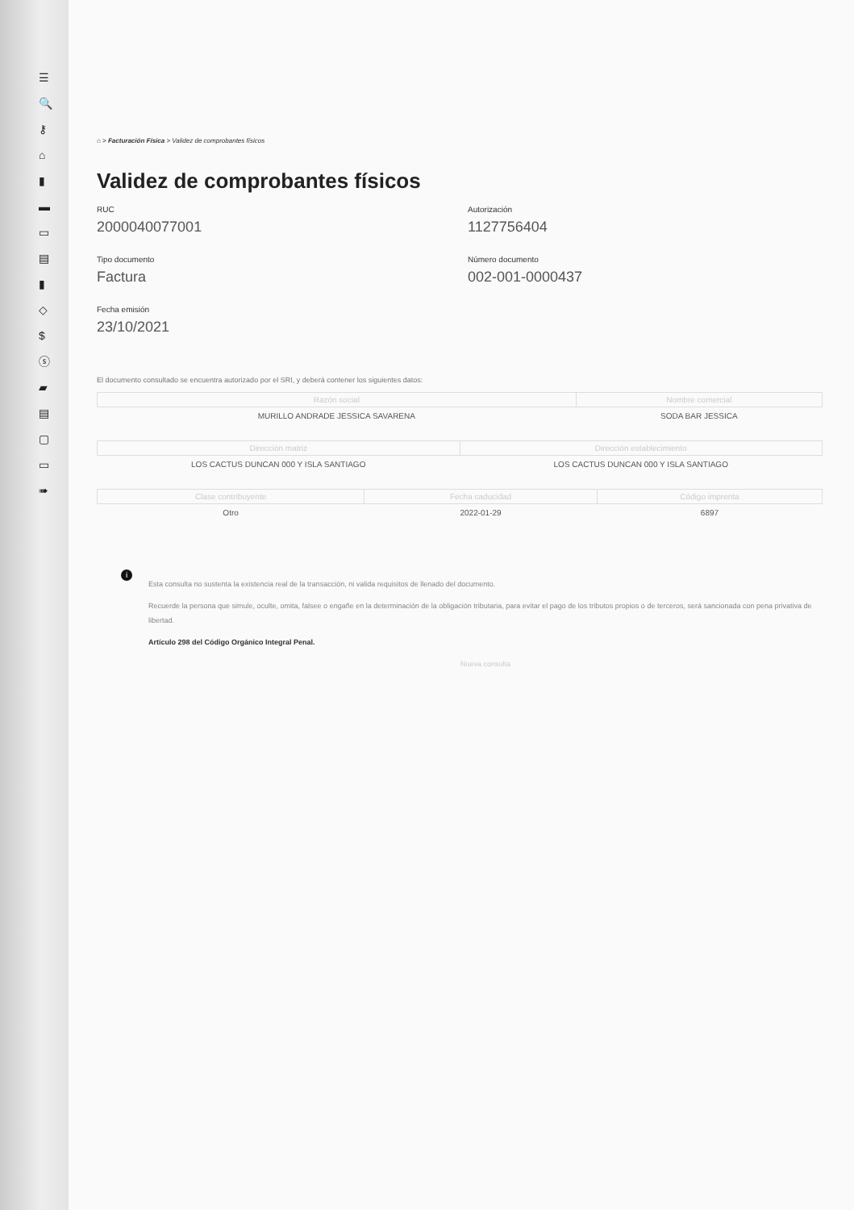☰
🔍
⚷
⌂
▮
▬
▭
▤
▮
◇
$
ⓢ
▰
▤
▢
▭
➠
⌂ > Facturación Física > Validez de comprobantes físicos
Validez de comprobantes físicos
RUC
2000040077001
Autorización
1127756404
Tipo documento
Factura
Número documento
002-001-0000437
Fecha emisión
23/10/2021
El documento consultado se encuentra autorizado por el SRI, y deberá contener los siguientes datos:
| Razón social | Nombre comercial |
| --- | --- |
| MURILLO ANDRADE JESSICA SAVARENA | SODA BAR JESSICA |
| Dirección matriz | Dirección establecimiento |
| --- | --- |
| LOS CACTUS DUNCAN 000 Y ISLA SANTIAGO | LOS CACTUS DUNCAN 000 Y ISLA SANTIAGO |
| Clase contribuyente | Fecha caducidad | Código imprenta |
| --- | --- | --- |
| Otro | 2022-01-29 | 6897 |
i
Esta consulta no sustenta la existencia real de la transacción, ni valida requisitos de llenado del documento.
Recuerde la persona que simule, oculte, omita, falsee o engañe en la determinación de la obligación tributaria, para evitar el pago de los tributos propios o de terceros, será sancionada con pena privativa de libertad.
Artículo 298 del Código Orgánico Integral Penal.
Nueva consulta